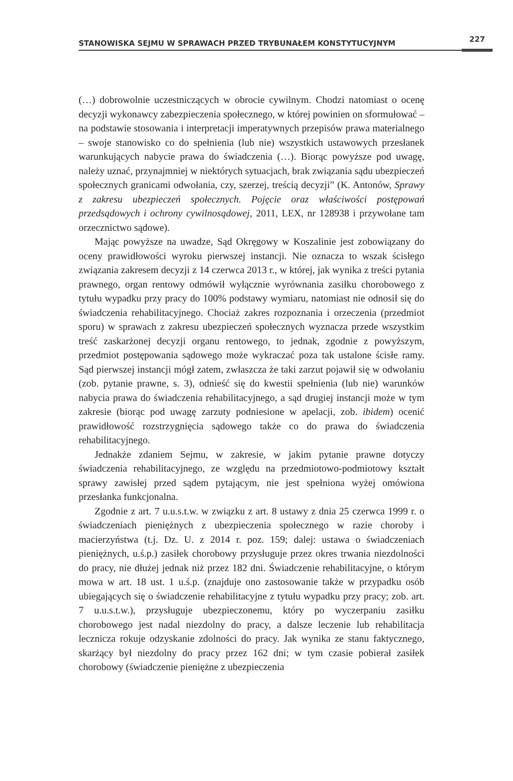STANOWISKA SEJMU W SPRAWACH PRZED TRYBUNAŁEM KONSTYTUCYJNYM 227
(…) dobrowolnie uczestniczących w obrocie cywilnym. Chodzi natomiast o ocenę decyzji wykonawcy zabezpieczenia społecznego, w której powinien on sformułować – na podstawie stosowania i interpretacji imperatywnych przepisów prawa materialnego – swoje stanowisko co do spełnienia (lub nie) wszystkich ustawowych przesłanek warunkujących nabycie prawa do świadczenia (…). Biorąc powyższe pod uwagę, należy uznać, przynajmniej w niektórych sytuacjach, brak związania sądu ubezpieczeń społecznych granicami odwołania, czy, szerzej, treścią decyzji” (K. Antonów, Sprawy z zakresu ubezpieczeń społecznych. Pojęcie oraz właściwości postępowań przedsądowych i ochrony cywilnosądowej, 2011, LEX, nr 128938 i przywołane tam orzecznictwo sądowe).
Mając powyższe na uwadze, Sąd Okręgowy w Koszalinie jest zobowiązany do oceny prawidłowości wyroku pierwszej instancji. Nie oznacza to wszak ścisłego związania zakresem decyzji z 14 czerwca 2013 r., w której, jak wynika z treści pytania prawnego, organ rentowy odmówił wyłącznie wyrównania zasiłku chorobowego z tytułu wypadku przy pracy do 100% podstawy wymiaru, natomiast nie odnosił się do świadczenia rehabilitacyjnego. Chociaż zakres rozpoznania i orzeczenia (przedmiot sporu) w sprawach z zakresu ubezpieczeń społecznych wyznacza przede wszystkim treść zaskarżonej decyzji organu rentowego, to jednak, zgodnie z powyższym, przedmiot postępowania sądowego może wykraczać poza tak ustalone ścisłe ramy. Sąd pierwszej instancji mógł zatem, zwłaszcza że taki zarzut pojawił się w odwołaniu (zob. pytanie prawne, s. 3), odnieść się do kwestii spełnienia (lub nie) warunków nabycia prawa do świadczenia rehabilitacyjnego, a sąd drugiej instancji może w tym zakresie (biorąc pod uwagę zarzuty podniesione w apelacji, zob. ibidem) ocenić prawidłowość rozstrzygnięcia sądowego także co do prawa do świadczenia rehabilitacyjnego.
Jednakże zdaniem Sejmu, w zakresie, w jakim pytanie prawne dotyczy świadczenia rehabilitacyjnego, ze względu na przedmiotowo-podmiotowy kształt sprawy zawisłej przed sądem pytającym, nie jest spełniona wyżej omówiona przesłanka funkcjonalna.
Zgodnie z art. 7 u.u.s.t.w. w związku z art. 8 ustawy z dnia 25 czerwca 1999 r. o świadczeniach pieniężnych z ubezpieczenia społecznego w razie choroby i macierzyństwa (t.j. Dz. U. z 2014 r. poz. 159; dalej: ustawa o świadczeniach pieniężnych, u.ś.p.) zasiłek chorobowy przysługuje przez okres trwania niezdolności do pracy, nie dłużej jednak niż przez 182 dni. Świadczenie rehabilitacyjne, o którym mowa w art. 18 ust. 1 u.ś.p. (znajduje ono zastosowanie także w przypadku osób ubiegających się o świadczenie rehabilitacyjne z tytułu wypadku przy pracy; zob. art. 7 u.u.s.t.w.), przysługuje ubezpieczonemu, który po wyczerpaniu zasiłku chorobowego jest nadal niezdolny do pracy, a dalsze leczenie lub rehabilitacja lecznicza rokuje odzyskanie zdolności do pracy. Jak wynika ze stanu faktycznego, skarżący był niezdolny do pracy przez 162 dni; w tym czasie pobierał zasiłek chorobowy (świadczenie pieniężne z ubezpieczenia